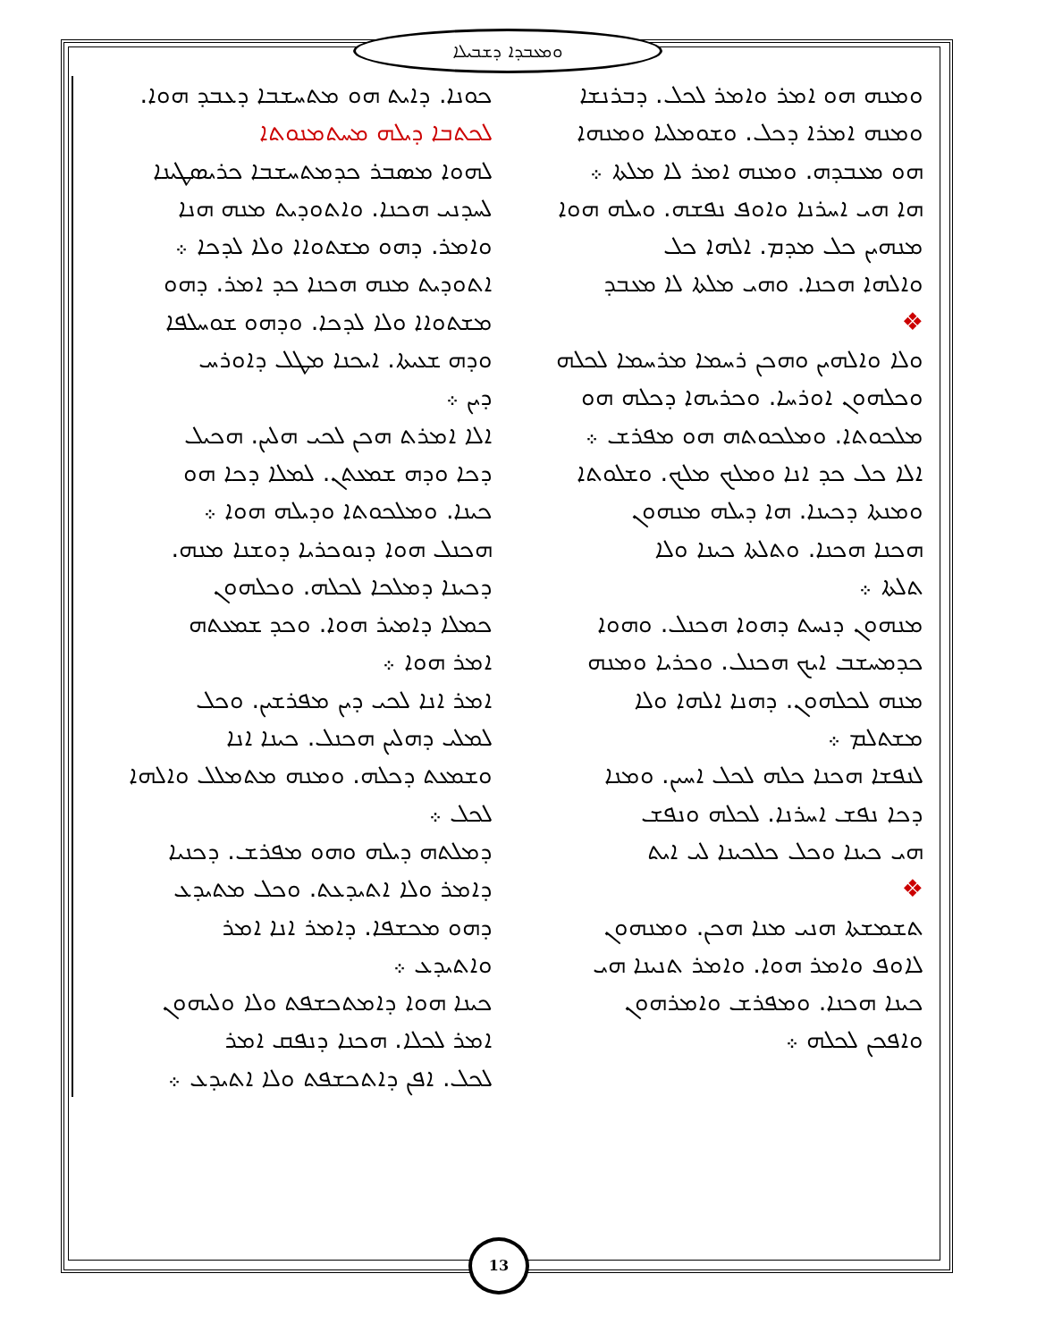ܘܡܥܒܕܐ ܕܫܒܝܠܐ
ܟܘܢܐ. ܕܐܝܬ ܗܘ ܡܬܚܫܒܐ ܕܥܒܕ ܗܘܐ.
ܠܟܬܒܐ ܕܝܠܗ ܡܚܬܡܢܘܬܐ
ܠܗܘܐ ܡܣܒܪ ܟܕܡܬܚܫܒܐ ܟܪܝܣܛܝܢܐ
ܠܚܕܢܝ ܗܟܢܐ. ܘܐܬܘܕܝܬ ܡܢܗ ܗܢܐ
ܘܐܡܪ. ܕܗܘ ܡܫܬܘܐܐ ܘܠܐ ܠܕܟܐ ܀
ܐܬܘܕܝܬ ܡܢܗ ܗܟܢܐ ܟܕ ܐܡܪ. ܕܗܘ
ܡܫܬܘܐܐ ܘܠܐ ܠܕܟܐ. ܘܕܗܘ ܫܘܚܠܦܐ
ܘܕܗ ܫܥܝܬܐ. ܐܝܟܢܐ ܡܛܠ ܕܐܘܪܚ
ܕܝܢ ܀
ܐܠܐ ܐܡܪܬ ܗܟܢ ܠܟܝ ܗܠܝܢ. ܗܟܝܠ
ܕܟܐ ܘܕܗ ܫܡܥܬܢ. ܠܡܠܐ ܕܟܐ ܗܘ
ܟܝܢܐ. ܘܡܠܟܘܬܐ ܘܕܝܠܗ ܗܘܐ ܀
ܗܟܢܠ ܗܘܐ ܕܢܘܟܪܝܐ ܕܘܫܢܐ ܡܢܗ.
ܕܟܝܢܐ ܕܡܠܟܐ ܠܟܠܗ. ܘܟܠܗܘܢ
ܟܡܠܐ ܕܐܡܝܪ ܗܘܐ. ܘܟܕ ܫܡܥܬܗ
ܐܡܪ ܗܘܐ ܀
ܐܡܪ ܐܢܐ ܠܟܝ ܕܝܢ ܡܦܪܫܝܢ. ܘܟܠ
ܠܡܠܝ ܕܗܠܝܢ ܗܟܢܠ. ܟܝܢܐ ܐܢܐ
ܘܫܡܥܬ ܕܟܠܗ. ܘܡܢܗ ܡܬܡܠܠ ܘܐܠܗܐ
ܠܟܠ ܀
ܕܡܠܬܗ ܕܝܠܗ ܘܗܘ ܡܦܪܫ. ܕܟܢܝܐ
ܕܐܡܪ ܘܠܐ ܐܬܝܕܥܬ. ܘܟܠ ܡܬܝܕܥ
ܕܗܘ ܡܟܫܦܐ. ܕܐܡܪ ܐܢܐ ܐܡܪ
ܘܐܬܝܕܥ ܀
ܟܝܢܐ ܗܘܐ ܕܐܡܬܟܫܦܬ ܘܠܐ ܘܠܝܗܘܢ
ܐܡܪ ܠܟܠܐ. ܗܟܢܐ ܕܢܦܩ ܐܡܪ
ܠܟܠ. ܐܦܢ ܕܐܬܟܫܦܬ ܘܠܐ ܐܬܝܕܥ ܀
ܘܡܢܗ ܗܘ ܐܡܪ ܘܐܡܪ ܠܟܠ. ܕܒܪܢܫܐ
ܘܡܢܗ ܐܡܪܐ ܕܟܠ. ܘܫܘܡܠܝܐ ܘܡܢܗܐ
ܗܘ ܡܥܒܕܗ. ܘܡܢܗ ܐܡܪ ܠܐ ܡܠܬܐ ܀
ܗܐ ܗܝ ܐܚܪܢܐ ܘܐܘܦ ܢܦܫܗ. ܘܝܠܗ ܗܘܐ
ܡܢܗܝܢ ܟܠ ܡܕܡ. ܐܠܗܐ ܟܠ
ܘܐܠܗܐ ܗܟܢܐ. ܘܗܝ ܡܠܬܐ ܠܐ ܡܥܒܕ
❖
ܘܠܐ ܘܐܠܗܝܢ ܘܗܟܢ ܪܚܡܐ ܡܪܚܡܐ ܠܟܠܗ
ܘܟܠܗܘܢ ܐܘܪܚܐ. ܘܟܪܝܗܐ ܕܟܠܗ ܗܘ
ܡܠܟܘܬܐ. ܘܡܠܟܘܬܗ ܗܘ ܡܦܪܫ ܀
ܐܠܐ ܟܠ ܟܕ ܐܢܐ ܘܡܠܟ ܡܠܟ. ܘܫܠܘܬܐ
ܘܡܢܬܐ ܕܟܝܢܐ. ܗܐ ܕܝܠܗ ܡܢܗܘܢ
ܗܟܢܐ ܗܟܢܐ. ܘܬܠܬܐ ܟܝܢܐ ܘܠܐ
ܬܠܬܐ ܀
ܡܢܗܘܢ ܕܢܚܬ ܕܗܘܐ ܗܟܢܠ. ܘܗܘܐ
ܟܕܡܚܫܒ ܐܝܟ ܗܟܢܠ. ܘܟܪܝܐ ܘܡܢܗ
ܡܢܗ ܠܟܠܗܘܢ. ܕܗܢܐ ܐܠܗܐ ܘܠܐ
ܡܫܬܠܡ ܀
ܠܢܦܫܐ ܗܟܢܐ ܟܠܗ ܠܟܠ ܐܚܝܢ. ܘܡܢܐ
ܕܟܐ ܢܦܫ ܐܚܪܢܐ. ܠܟܠܗ ܘܢܦܫ
ܗܝ ܟܝܢܐ ܘܟܠ ܟܠܟܝܢܐ ܠܝ ܐܝܬ
❖
ܬܫܡܫܬܐ ܗܢܝ ܡܢܐ ܗܟܢ. ܘܡܢܗܘܢ
ܠܐܘܦ ܘܐܡܪ ܗܘܐ. ܘܐܡܪ ܬܢܝܢܐ ܗܝ
ܟܝܢܐ ܗܟܢܐ. ܘܡܦܪܫ ܘܐܡܪܗܘܢ
ܘܐܦܟܢ ܠܟܠܗ ܀
13